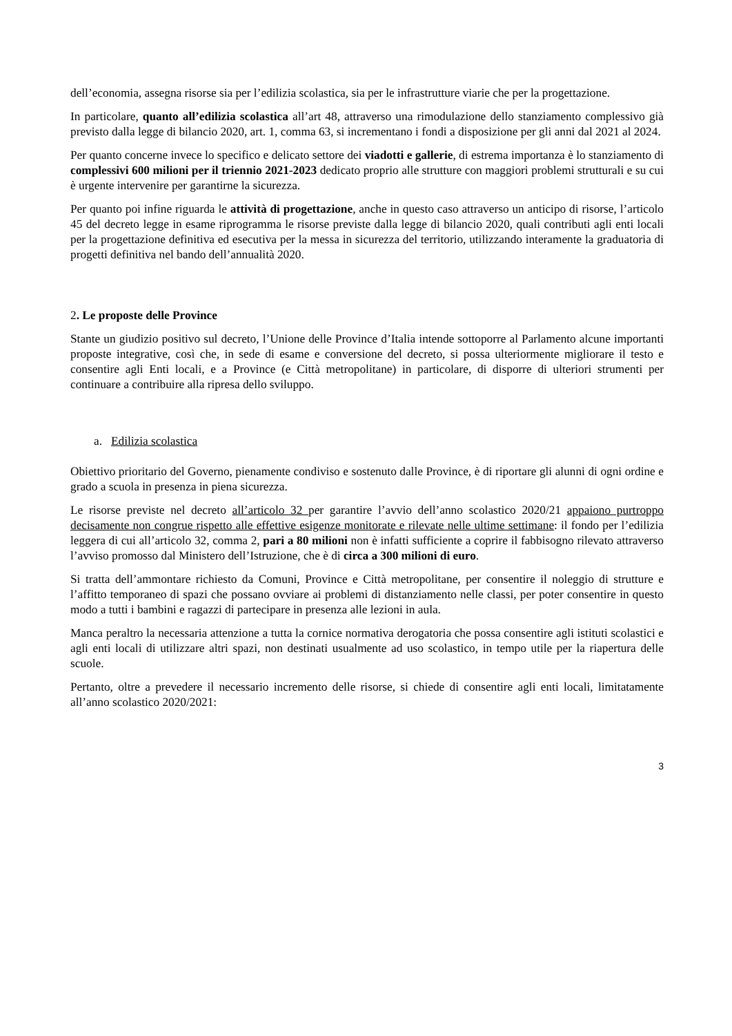dell’economia, assegna risorse sia per l’edilizia scolastica, sia per le infrastrutture viarie che per la progettazione.
In particolare, quanto all’edilizia scolastica all’art 48, attraverso una rimodulazione dello stanziamento complessivo già previsto dalla legge di bilancio 2020, art. 1, comma 63, si incrementano i fondi a disposizione per gli anni dal 2021 al 2024.
Per quanto concerne invece lo specifico e delicato settore dei viadotti e gallerie, di estrema importanza è lo stanziamento di complessivi 600 milioni per il triennio 2021-2023 dedicato proprio alle strutture con maggiori problemi strutturali e su cui è urgente intervenire per garantirne la sicurezza.
Per quanto poi infine riguarda le attività di progettazione, anche in questo caso attraverso un anticipo di risorse, l’articolo 45 del decreto legge in esame riprogramma le risorse previste dalla legge di bilancio 2020, quali contributi agli enti locali per la progettazione definitiva ed esecutiva per la messa in sicurezza del territorio, utilizzando interamente la graduatoria di progetti definitiva nel bando dell’annualità 2020.
2. Le proposte delle Province
Stante un giudizio positivo sul decreto, l’Unione delle Province d’Italia intende sottoporre al Parlamento alcune importanti proposte integrative, così che, in sede di esame e conversione del decreto, si possa ulteriormente migliorare il testo e consentire agli Enti locali, e a Province (e Città metropolitane) in particolare, di disporre di ulteriori strumenti per continuare a contribuire alla ripresa dello sviluppo.
a. Edilizia scolastica
Obiettivo prioritario del Governo, pienamente condiviso e sostenuto dalle Province, è di riportare gli alunni di ogni ordine e grado a scuola in presenza in piena sicurezza.
Le risorse previste nel decreto all’articolo 32 per garantire l’avvio dell’anno scolastico 2020/21 appaiono purtroppo decisamente non congrue rispetto alle effettive esigenze monitorate e rilevate nelle ultime settimane: il fondo per l’edilizia leggera di cui all’articolo 32, comma 2, pari a 80 milioni non è infatti sufficiente a coprire il fabbisogno rilevato attraverso l’avviso promosso dal Ministero dell’Istruzione, che è di circa a 300 milioni di euro.
Si tratta dell’ammontare richiesto da Comuni, Province e Città metropolitane, per consentire il noleggio di strutture e l’affitto temporaneo di spazi che possano ovviare ai problemi di distanziamento nelle classi, per poter consentire in questo modo a tutti i bambini e ragazzi di partecipare in presenza alle lezioni in aula.
Manca peraltro la necessaria attenzione a tutta la cornice normativa derogatoria che possa consentire agli istituti scolastici e agli enti locali di utilizzare altri spazi, non destinati usualmente ad uso scolastico, in tempo utile per la riapertura delle scuole.
Pertanto, oltre a prevedere il necessario incremento delle risorse, si chiede di consentire agli enti locali, limitatamente all’anno scolastico 2020/2021:
3